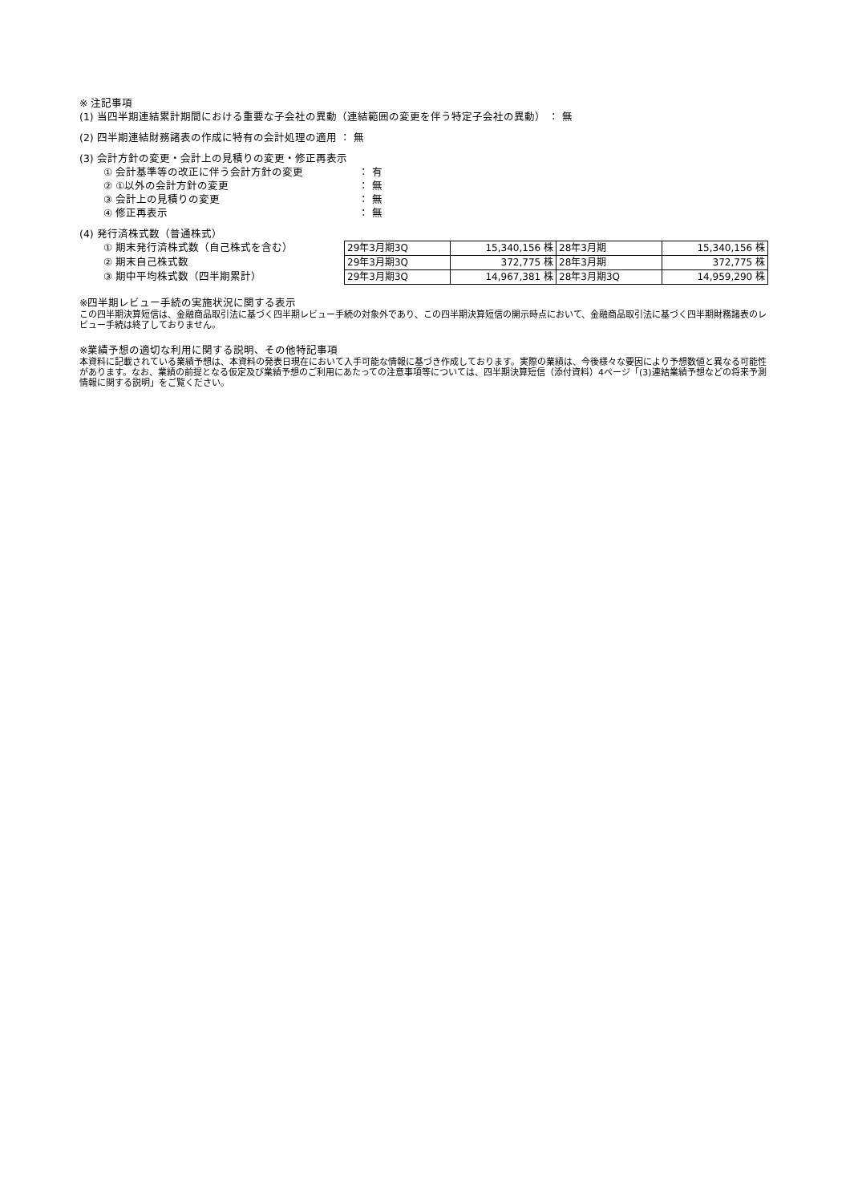※ 注記事項
(1) 当四半期連結累計期間における重要な子会社の異動（連結範囲の変更を伴う特定子会社の異動） ： 無
(2) 四半期連結財務諸表の作成に特有の会計処理の適用 ： 無
(3) 会計方針の変更・会計上の見積りの変更・修正再表示
① 会計基準等の改正に伴う会計方針の変更 ： 有
② ①以外の会計方針の変更 ： 無
③ 会計上の見積りの変更 ： 無
④ 修正再表示 ： 無
(4) 発行済株式数（普通株式）
① 期末発行済株式数（自己株式を含む）
② 期末自己株式数
③ 期中平均株式数（四半期累計）
| 29年3月期3Q | 15,340,156 株 | 28年3月期 | 15,340,156 株 |
| 29年3月期3Q | 372,775 株 | 28年3月期 | 372,775 株 |
| 29年3月期3Q | 14,967,381 株 | 28年3月期3Q | 14,959,290 株 |
※四半期レビュー手続の実施状況に関する表示
この四半期決算短信は、金融商品取引法に基づく四半期レビュー手続の対象外であり、この四半期決算短信の開示時点において、金融商品取引法に基づく四半期財務諸表のレビュー手続は終了しておりません。
※業績予想の適切な利用に関する説明、その他特記事項
本資料に記載されている業績予想は、本資料の発表日現在において入手可能な情報に基づき作成しております。実際の業績は、今後様々な要因により予想数値と異なる可能性があります。なお、業績の前提となる仮定及び業績予想のご利用にあたっての注意事項等については、四半期決算短信（添付資料）4ページ「(3)連結業績予想などの将来予測情報に関する説明」をご覧ください。